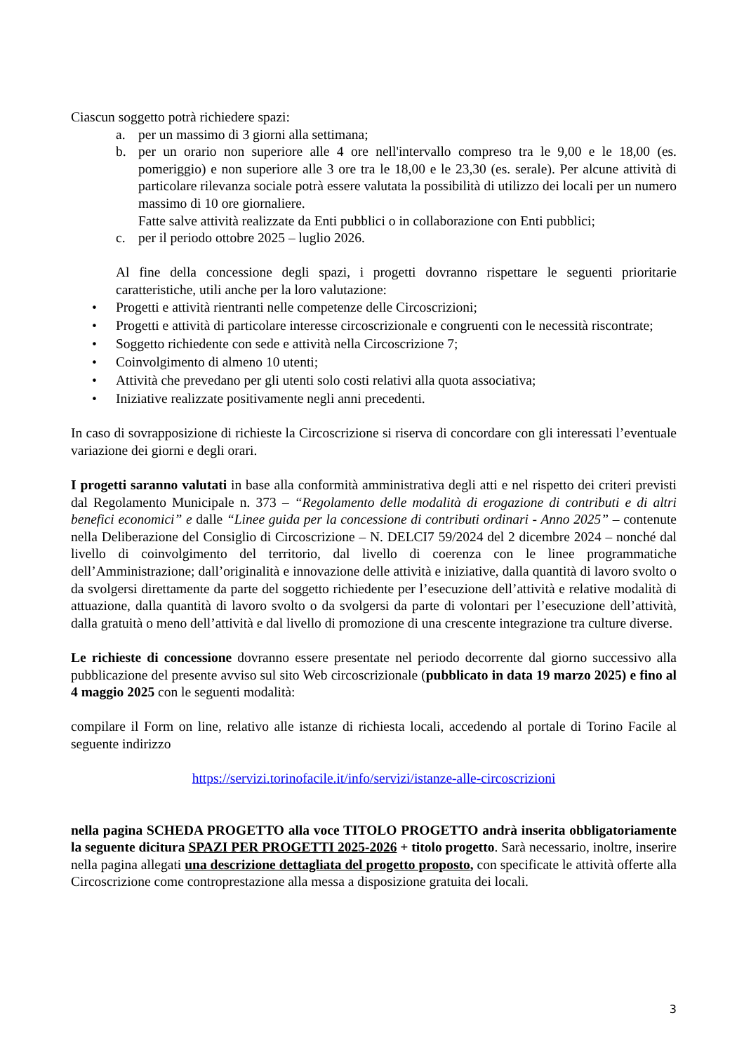Ciascun soggetto potrà richiedere spazi:
a. per un massimo di 3 giorni alla settimana;
b. per un orario non superiore alle 4 ore nell'intervallo compreso tra le 9,00 e le 18,00 (es. pomeriggio) e non superiore alle 3 ore tra le 18,00 e le 23,30 (es. serale). Per alcune attività di particolare rilevanza sociale potrà essere valutata la possibilità di utilizzo dei locali per un numero massimo di 10 ore giornaliere.
Fatte salve attività realizzate da Enti pubblici o in collaborazione con Enti pubblici;
c. per il periodo ottobre 2025 – luglio 2026.
Al fine della concessione degli spazi, i progetti dovranno rispettare le seguenti prioritarie caratteristiche, utili anche per la loro valutazione:
• Progetti e attività rientranti nelle competenze delle Circoscrizioni;
• Progetti e attività di particolare interesse circoscrizionale e congruenti con le necessità riscontrate;
• Soggetto richiedente con sede e attività nella Circoscrizione 7;
• Coinvolgimento di almeno 10 utenti;
• Attività che prevedano per gli utenti solo costi relativi alla quota associativa;
• Iniziative realizzate positivamente negli anni precedenti.
In caso di sovrapposizione di richieste la Circoscrizione si riserva di concordare con gli interessati l’eventuale variazione dei giorni e degli orari.
I progetti saranno valutati in base alla conformità amministrativa degli atti e nel rispetto dei criteri previsti dal Regolamento Municipale n. 373 – “Regolamento delle modalità di erogazione di contributi e di altri benefici economici” e dalle “Linee guida per la concessione di contributi ordinari - Anno 2025” – contenute nella Deliberazione del Consiglio di Circoscrizione – N. DELCI7 59/2024 del 2 dicembre 2024 – nonché dal livello di coinvolgimento del territorio, dal livello di coerenza con le linee programmatiche dell’Amministrazione; dall’originalità e innovazione delle attività e iniziative, dalla quantità di lavoro svolto o da svolgersi direttamente da parte del soggetto richiedente per l’esecuzione dell’attività e relative modalità di attuazione, dalla quantità di lavoro svolto o da svolgersi da parte di volontari per l’esecuzione dell’attività, dalla gratuità o meno dell’attività e dal livello di promozione di una crescente integrazione tra culture diverse.
Le richieste di concessione dovranno essere presentate nel periodo decorrente dal giorno successivo alla pubblicazione del presente avviso sul sito Web circoscrizionale (pubblicato in data 19 marzo 2025) e fino al 4 maggio 2025 con le seguenti modalità:
compilare il Form on line, relativo alle istanze di richiesta locali, accedendo al portale di Torino Facile al seguente indirizzo
https://servizi.torinofacile.it/info/servizi/istanze-alle-circoscrizioni
nella pagina SCHEDA PROGETTO alla voce TITOLO PROGETTO andrà inserita obbligatoriamente la seguente dicitura SPAZI PER PROGETTI 2025-2026 + titolo progetto. Sarà necessario, inoltre, inserire nella pagina allegati una descrizione dettagliata del progetto proposto, con specificate le attività offerte alla Circoscrizione come controprestazione alla messa a disposizione gratuita dei locali.
3